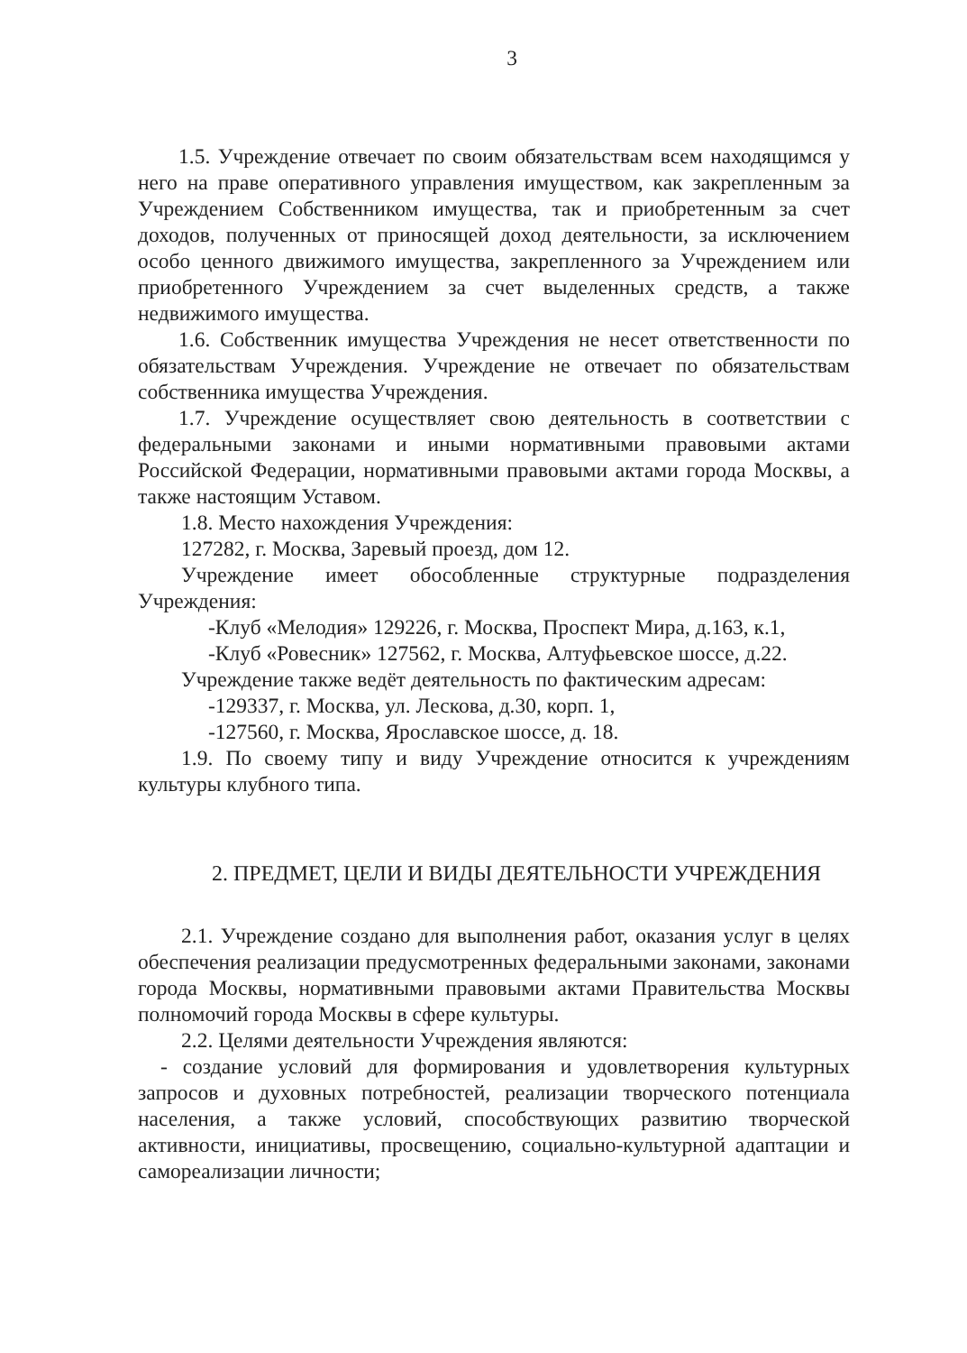3
1.5. Учреждение отвечает по своим обязательствам всем находящимся у него на праве оперативного управления имуществом, как закрепленным за Учреждением Собственником имущества, так и приобретенным за счет доходов, полученных от приносящей доход деятельности, за исключением особо ценного движимого имущества, закрепленного за Учреждением или приобретенного Учреждением за счет выделенных средств, а также недвижимого имущества.
1.6. Собственник имущества Учреждения не несет ответственности по обязательствам Учреждения. Учреждение не отвечает по обязательствам собственника имущества Учреждения.
1.7. Учреждение осуществляет свою деятельность в соответствии с федеральными законами и иными нормативными правовыми актами Российской Федерации, нормативными правовыми актами города Москвы, а также настоящим Уставом.
1.8. Место нахождения Учреждения:
127282, г. Москва, Заревый проезд, дом 12.
Учреждение имеет обособленные структурные подразделения Учреждения:
-Клуб «Мелодия» 129226, г. Москва, Проспект Мира, д.163, к.1,
-Клуб «Ровесник» 127562, г. Москва, Алтуфьевское шоссе, д.22.
Учреждение также ведёт деятельность по фактическим адресам:
-129337, г. Москва, ул. Лескова, д.30, корп. 1,
-127560, г. Москва, Ярославское шоссе, д. 18.
1.9. По своему типу и виду Учреждение относится к учреждениям культуры клубного типа.
2. ПРЕДМЕТ, ЦЕЛИ И ВИДЫ ДЕЯТЕЛЬНОСТИ УЧРЕЖДЕНИЯ
2.1. Учреждение создано для выполнения работ, оказания услуг в целях обеспечения реализации предусмотренных федеральными законами, законами города Москвы, нормативными правовыми актами Правительства Москвы полномочий города Москвы в сфере культуры.
2.2. Целями деятельности Учреждения являются:
- создание условий для формирования и удовлетворения культурных запросов и духовных потребностей, реализации творческого потенциала населения, а также условий, способствующих развитию творческой активности, инициативы, просвещению, социально-культурной адаптации и самореализации личности;